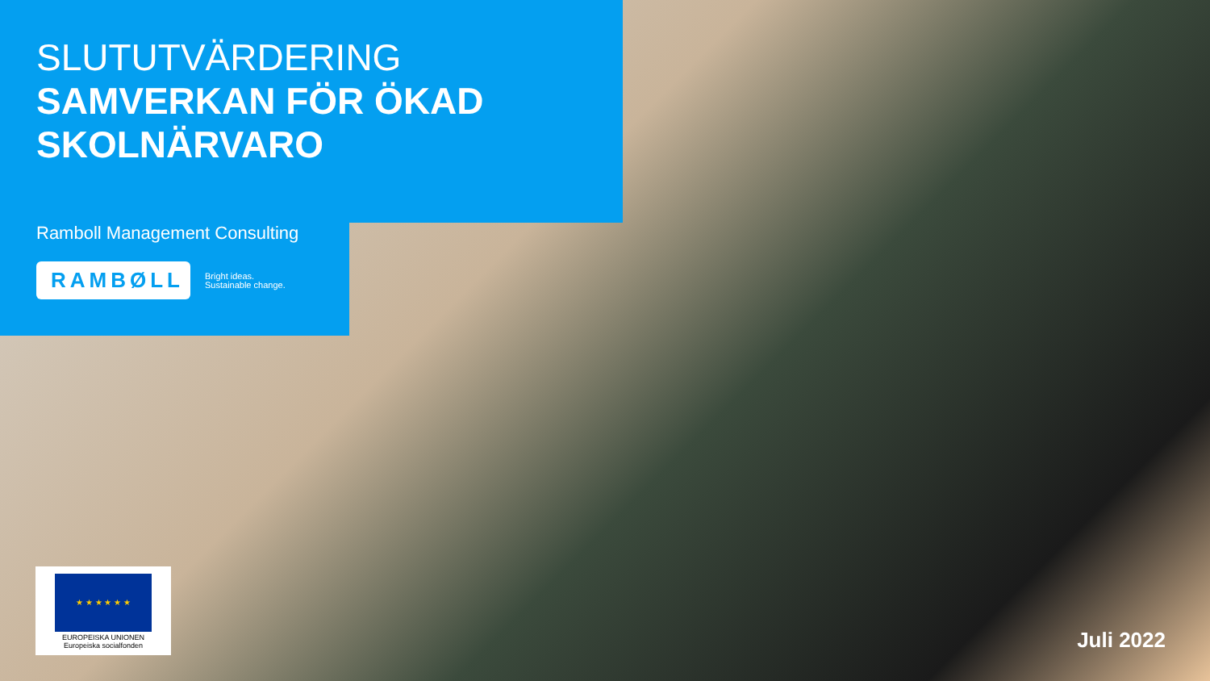SLUTUTVÄRDERING
SAMVERKAN FÖR ÖKAD
SKOLNÄRVARO
Ramboll Management Consulting
RAMBØLL
Bright ideas.
Sustainable change.
★ ★ ★ ★ ★ ★
EUROPEISKA UNIONEN
Europeiska socialfonden
Juli 2022